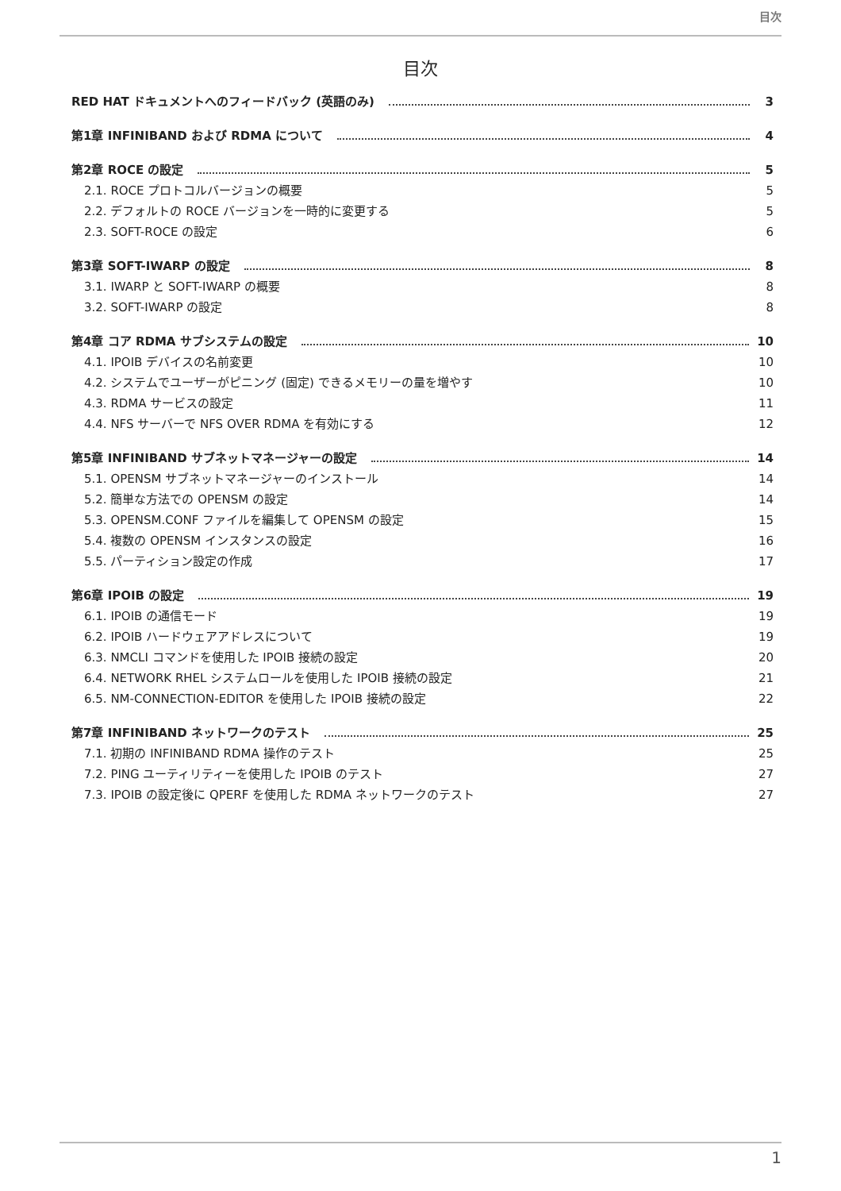目次
目次
RED HAT ドキュメントへのフィードバック (英語のみ) 3
第1章 INFINIBAND および RDMA について 4
第2章 ROCE の設定 5
2.1. ROCE プロトコルバージョンの概要 5
2.2. デフォルトの ROCE バージョンを一時的に変更する 5
2.3. SOFT-ROCE の設定 6
第3章 SOFT-IWARP の設定 8
3.1. IWARP と SOFT-IWARP の概要 8
3.2. SOFT-IWARP の設定 8
第4章 コア RDMA サブシステムの設定 10
4.1. IPOIB デバイスの名前変更 10
4.2. システムでユーザーがピニング (固定) できるメモリーの量を増やす 10
4.3. RDMA サービスの設定 11
4.4. NFS サーバーで NFS OVER RDMA を有効にする 12
第5章 INFINIBAND サブネットマネージャーの設定 14
5.1. OPENSM サブネットマネージャーのインストール 14
5.2. 簡単な方法での OPENSM の設定 14
5.3. OPENSM.CONF ファイルを編集して OPENSM の設定 15
5.4. 複数の OPENSM インスタンスの設定 16
5.5. パーティション設定の作成 17
第6章 IPOIB の設定 19
6.1. IPOIB の通信モード 19
6.2. IPOIB ハードウェアアドレスについて 19
6.3. NMCLI コマンドを使用した IPOIB 接続の設定 20
6.4. NETWORK RHEL システムロールを使用した IPOIB 接続の設定 21
6.5. NM-CONNECTION-EDITOR を使用した IPOIB 接続の設定 22
第7章 INFINIBAND ネットワークのテスト 25
7.1. 初期の INFINIBAND RDMA 操作のテスト 25
7.2. PING ユーティリティーを使用した IPOIB のテスト 27
7.3. IPOIB の設定後に QPERF を使用した RDMA ネットワークのテスト 27
1